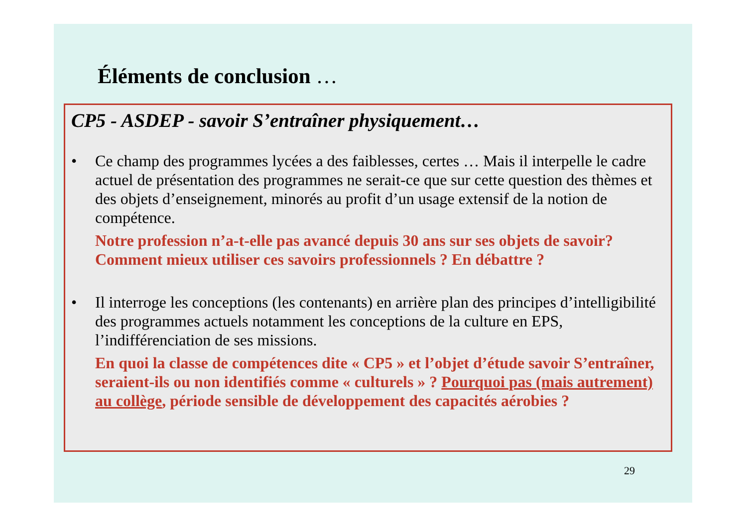Éléments de conclusion …
CP5 - ASDEP - savoir S’entraîner physiquement…
• Ce champ des programmes lycées a des faiblesses, certes … Mais il interpelle le cadre actuel de présentation des programmes ne serait-ce que sur cette question des thèmes et des objets d’enseignement, minorés au profit d’un usage extensif de la notion de compétence.
Notre profession n’a-t-elle pas avancé depuis 30 ans sur ses objets de savoir? Comment mieux utiliser ces savoirs professionnels ? En débattre ?
• Il interroge les conceptions (les contenants) en arrière plan des principes d’intelligibilité des programmes actuels notamment les conceptions de la culture en EPS, l’indifférenciation de ses missions.
En quoi la classe de compétences dite « CP5 » et l’objet d’étude savoir S’entraîner, seraient-ils ou non identifiés comme « culturels » ? Pourquoi pas (mais autrement) au collège, période sensible de développement des capacités aérobies ?
29